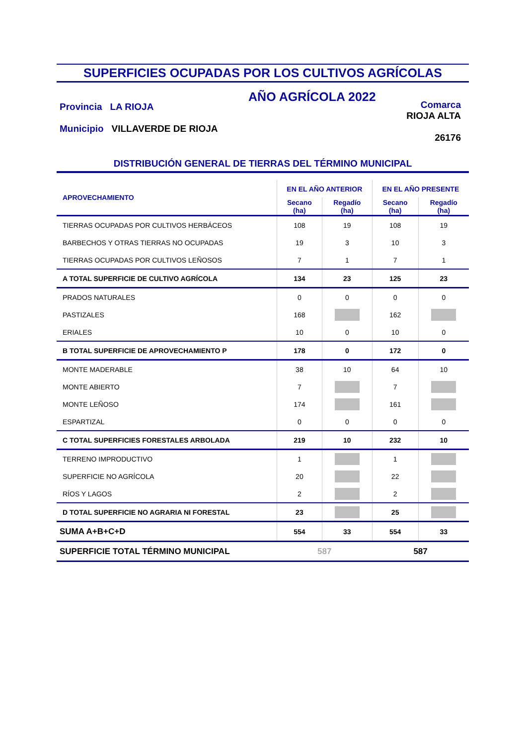SUPERFICIES OCUPADAS POR LOS CULTIVOS AGRÍCOLAS
Provincia LA RIOJA
Municipio VILLAVERDE DE RIOJA
AÑO AGRÍCOLA 2022
Comarca
RIOJA ALTA
26176
DISTRIBUCIÓN GENERAL DE TIERRAS DEL TÉRMINO MUNICIPAL
| APROVECHAMIENTO | EN EL AÑO ANTERIOR | | EN EL AÑO PRESENTE | |
| --- | --- | --- | --- | --- |
| | Secano (ha) | Regadío (ha) | Secano (ha) | Regadío (ha) |
| TIERRAS OCUPADAS POR CULTIVOS HERBÁCEOS | 108 | 19 | 108 | 19 |
| BARBECHOS Y OTRAS TIERRAS NO OCUPADAS | 19 | 3 | 10 | 3 |
| TIERRAS OCUPADAS POR CULTIVOS LEÑOSOS | 7 | 1 | 7 | 1 |
| A TOTAL SUPERFICIE DE CULTIVO AGRÍCOLA | 134 | 23 | 125 | 23 |
| PRADOS NATURALES | 0 | 0 | 0 | 0 |
| PASTIZALES | 168 | | 162 | |
| ERIALES | 10 | 0 | 10 | 0 |
| B TOTAL SUPERFICIE DE APROVECHAMIENTO P | 178 | 0 | 172 | 0 |
| MONTE MADERABLE | 38 | 10 | 64 | 10 |
| MONTE ABIERTO | 7 | | 7 | |
| MONTE LEÑOSO | 174 | | 161 | |
| ESPARTIZAL | 0 | 0 | 0 | 0 |
| C TOTAL SUPERFICIES FORESTALES ARBOLADA | 219 | 10 | 232 | 10 |
| TERRENO IMPRODUCTIVO | 1 | | 1 | |
| SUPERFICIE NO AGRÍCOLA | 20 | | 22 | |
| RÍOS Y LAGOS | 2 | | 2 | |
| D TOTAL SUPERFICIE NO AGRARIA NI FORESTAL | 23 | | 25 | |
| SUMA A+B+C+D | 554 | 33 | 554 | 33 |
| SUPERFICIE TOTAL TÉRMINO MUNICIPAL | 587 | | 587 | |